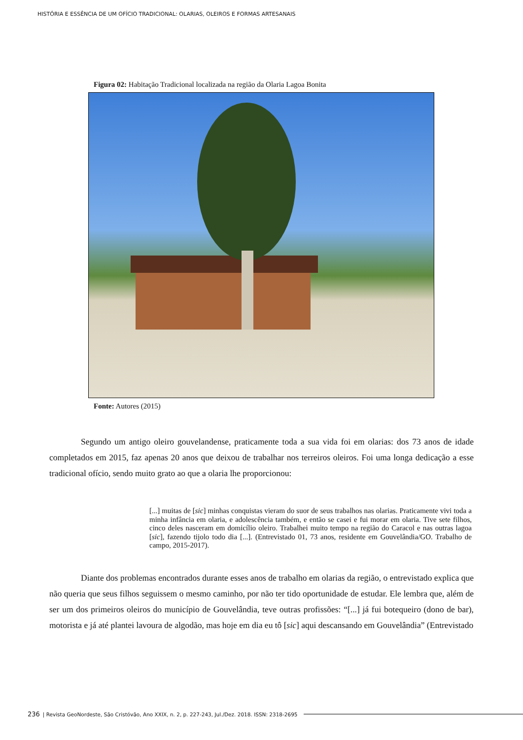HISTÓRIA E ESSÊNCIA DE UM OFÍCIO TRADICIONAL: OLARIAS, OLEIROS E FORMAS ARTESANAIS
Figura 02: Habitação Tradicional localizada na região da Olaria Lagoa Bonita
Fonte: Autores (2015)
Segundo um antigo oleiro gouvelandense, praticamente toda a sua vida foi em olarias: dos 73 anos de idade completados em 2015, faz apenas 20 anos que deixou de trabalhar nos terreiros oleiros. Foi uma longa dedicação a esse tradicional ofício, sendo muito grato ao que a olaria lhe proporcionou:
[...] muitas de [sic] minhas conquistas vieram do suor de seus trabalhos nas olarias. Praticamente vivi toda a minha infância em olaria, e adolescência também, e então se casei e fui morar em olaria. Tive sete filhos, cinco deles nasceram em domicílio oleiro. Trabalhei muito tempo na região do Caracol e nas outras lagoa [sic], fazendo tijolo todo dia [...]. (Entrevistado 01, 73 anos, residente em Gouvelândia/GO. Trabalho de campo, 2015-2017).
Diante dos problemas encontrados durante esses anos de trabalho em olarias da região, o entrevistado explica que não queria que seus filhos seguissem o mesmo caminho, por não ter tido oportunidade de estudar. Ele lembra que, além de ser um dos primeiros oleiros do município de Gouvelândia, teve outras profissões: “[...] já fui botequeiro (dono de bar), motorista e já até plantei lavoura de algodão, mas hoje em dia eu tô [sic] aqui descansando em Gouvelândia” (Entrevistado
236 | Revista GeoNordeste, São Cristóvão, Ano XXIX, n. 2, p. 227-243, Jul./Dez. 2018. ISSN: 2318-2695